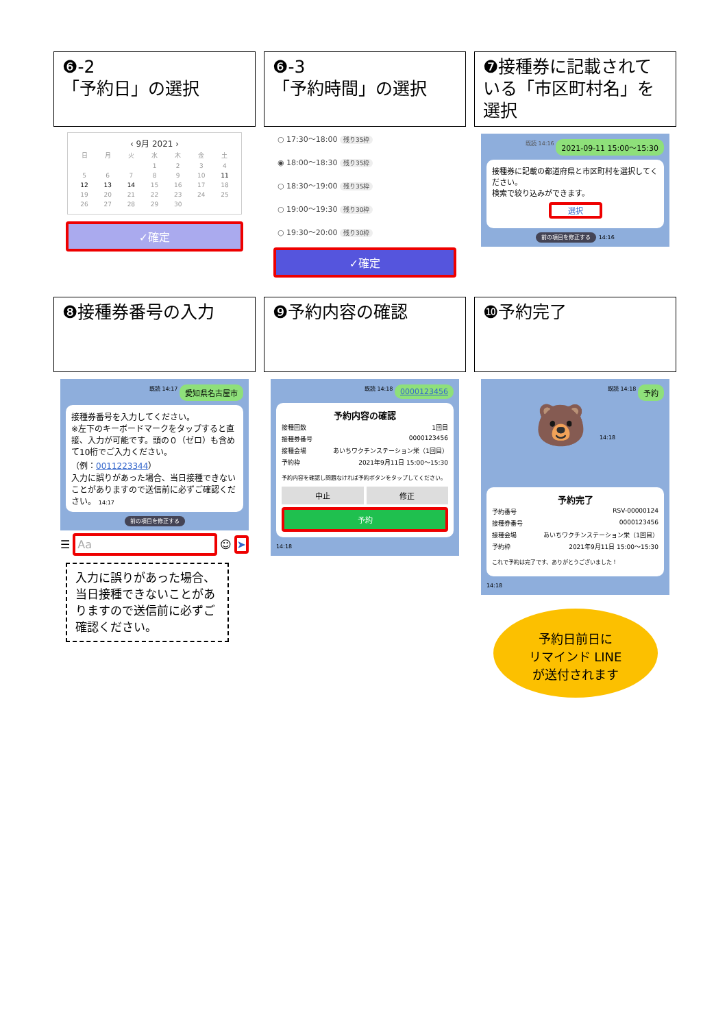❻-2
「予約日」の選択
‹ 9月 2021 ›
| 日 | 月 | 火 | 水 | 木 | 金 | 土 |
| | | | 1 | 2 | 3 | 4 |
| 5 | 6 | 7 | 8 | 9 | 10 | 11 |
| 12 | 13 | 14 | 15 | 16 | 17 | 18 |
| 19 | 20 | 21 | 22 | 23 | 24 | 25 |
| 26 | 27 | 28 | 29 | 30 | | |
✓確定
❻-3
「予約時間」の選択
○ 17:30〜18:00 残り35枠
◉ 18:00〜18:30 残り35枠
○ 18:30〜19:00 残り35枠
○ 19:00〜19:30 残り30枠
○ 19:30〜20:00 残り30枠
✓確定
❼接種券に記載されている「市区町村名」を選択
2021-09-11 15:00〜15:30 既読 14:16
接種券に記載の都道府県と市区町村を選択してください。
検索で絞り込みができます。
選択
前の項目を修正する 14:16
❽接種券番号の入力
愛知県名古屋市 既読 14:17
接種券番号を入力してください。
※左下のキーボードマークをタップすると直接、入力が可能です。頭の０（ゼロ）も含めて10桁でご入力ください。
（例：0011223344）
入力に誤りがあった場合、当日接種できないことがありますので送信前に必ずご確認ください。 14:17
前の項目を修正する
☰
Aa
☺
➤
入力に誤りがあった場合、当日接種できないことがありますので送信前に必ずご確認ください。
❾予約内容の確認
0000123456 既読 14:18
予約内容の確認
接種回数 1回目
接種券番号 0000123456
接種会場 あいちワクチンステーション栄（1回目）
予約枠 2021年9月11日 15:00〜15:30
予約内容を確認し問題なければ予約ボタンをタップしてください。
中止 修正
予約
14:18
❿予約完了
予約 既読 14:18
🐻 14:18
予約完了
予約番号 RSV-00000124
接種券番号 0000123456
接種会場 あいちワクチンステーション栄（1回目）
予約枠 2021年9月11日 15:00〜15:30
これで予約は完了です、ありがとうございました！
14:18
予約日前日に
リマインド LINE
が送付されます